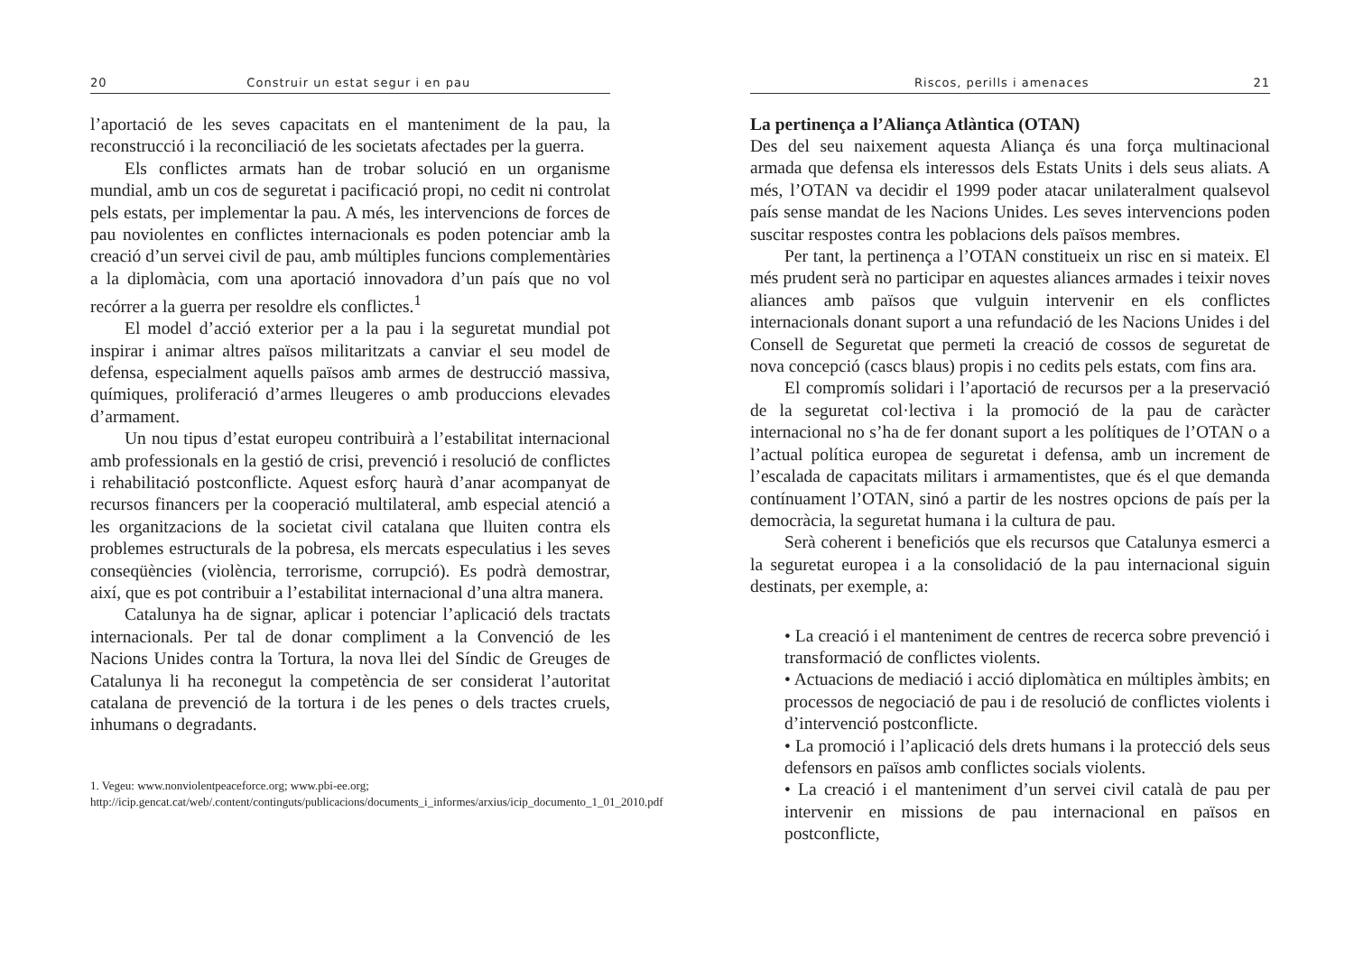20 Construir un estat segur i en pau
l’aportació de les seves capacitats en el manteniment de la pau, la reconstrucció i la reconciliació de les societats afectades per la guerra.
Els conflictes armats han de trobar solució en un organisme mundial, amb un cos de seguretat i pacificació propi, no cedit ni controlat pels estats, per implementar la pau. A més, les intervencions de forces de pau noviolentes en conflictes internacionals es poden potenciar amb la creació d’un servei civil de pau, amb múltiples funcions complementàries a la diplomàcia, com una aportació innovadora d’un país que no vol recórrer a la guerra per resoldre els conflictes.<sup>1</sup>
El model d’acció exterior per a la pau i la seguretat mundial pot inspirar i animar altres països militaritzats a canviar el seu model de defensa, especialment aquells països amb armes de destrucció massiva, químiques, proliferació d’armes lleugeres o amb produccions elevades d’armament.
Un nou tipus d’estat europeu contribuirà a l’estabilitat internacional amb professionals en la gestió de crisi, prevenció i resolució de conflictes i rehabilitació postconflicte. Aquest esforç haurà d’anar acompanyat de recursos financers per la cooperació multilateral, amb especial atenció a les organitzacions de la societat civil catalana que lluiten contra els problemes estructurals de la pobresa, els mercats especulatius i les seves conseqüències (violència, terrorisme, corrupció). Es podrà demostrar, així, que es pot contribuir a l’estabilitat internacional d’una altra manera.
Catalunya ha de signar, aplicar i potenciar l’aplicació dels tractats internacionals. Per tal de donar compliment a la Convenció de les Nacions Unides contra la Tortura, la nova llei del Síndic de Greuges de Catalunya li ha reconegut la competència de ser considerat l’autoritat catalana de prevenció de la tortura i de les penes o dels tractes cruels, inhumans o degradants.
1. Vegeu: www.nonviolentpeaceforce.org; www.pbi-ee.org;
http://icip.gencat.cat/web/.content/continguts/publicacions/documents_i_informes/arxius/icip_documento_1_01_2010.pdf
Riscos, perills i amenaces 21
La pertinença a l’Aliança Atlàntica (OTAN)
Des del seu naixement aquesta Aliança és una força multinacional armada que defensa els interessos dels Estats Units i dels seus aliats. A més, l’OTAN va decidir el 1999 poder atacar unilateralment qualsevol país sense mandat de les Nacions Unides. Les seves intervencions poden suscitar respostes contra les poblacions dels països membres.
Per tant, la pertinença a l’OTAN constitueix un risc en si mateix. El més prudent serà no participar en aquestes aliances armades i teixir noves aliances amb països que vulguin intervenir en els conflictes internacionals donant suport a una refundació de les Nacions Unides i del Consell de Seguretat que permeti la creació de cossos de seguretat de nova concepció (cascs blaus) propis i no cedits pels estats, com fins ara.
El compromís solidari i l’aportació de recursos per a la preservació de la seguretat col·lectiva i la promoció de la pau de caràcter internacional no s’ha de fer donant suport a les polítiques de l’OTAN o a l’actual política europea de seguretat i defensa, amb un increment de l’escalada de capacitats militars i armamentistes, que és el que demanda contínuament l’OTAN, sinó a partir de les nostres opcions de país per la democràcia, la seguretat humana i la cultura de pau.
Serà coherent i beneficiós que els recursos que Catalunya esmerci a la seguretat europea i a la consolidació de la pau internacional siguin destinats, per exemple, a:
• La creació i el manteniment de centres de recerca sobre prevenció i transformació de conflictes violents.
• Actuacions de mediació i acció diplomàtica en múltiples àmbits; en processos de negociació de pau i de resolució de conflictes violents i d’intervenció postconflicte.
• La promoció i l’aplicació dels drets humans i la protecció dels seus defensors en països amb conflictes socials violents.
• La creació i el manteniment d’un servei civil català de pau per intervenir en missions de pau internacional en països en postconflicte,